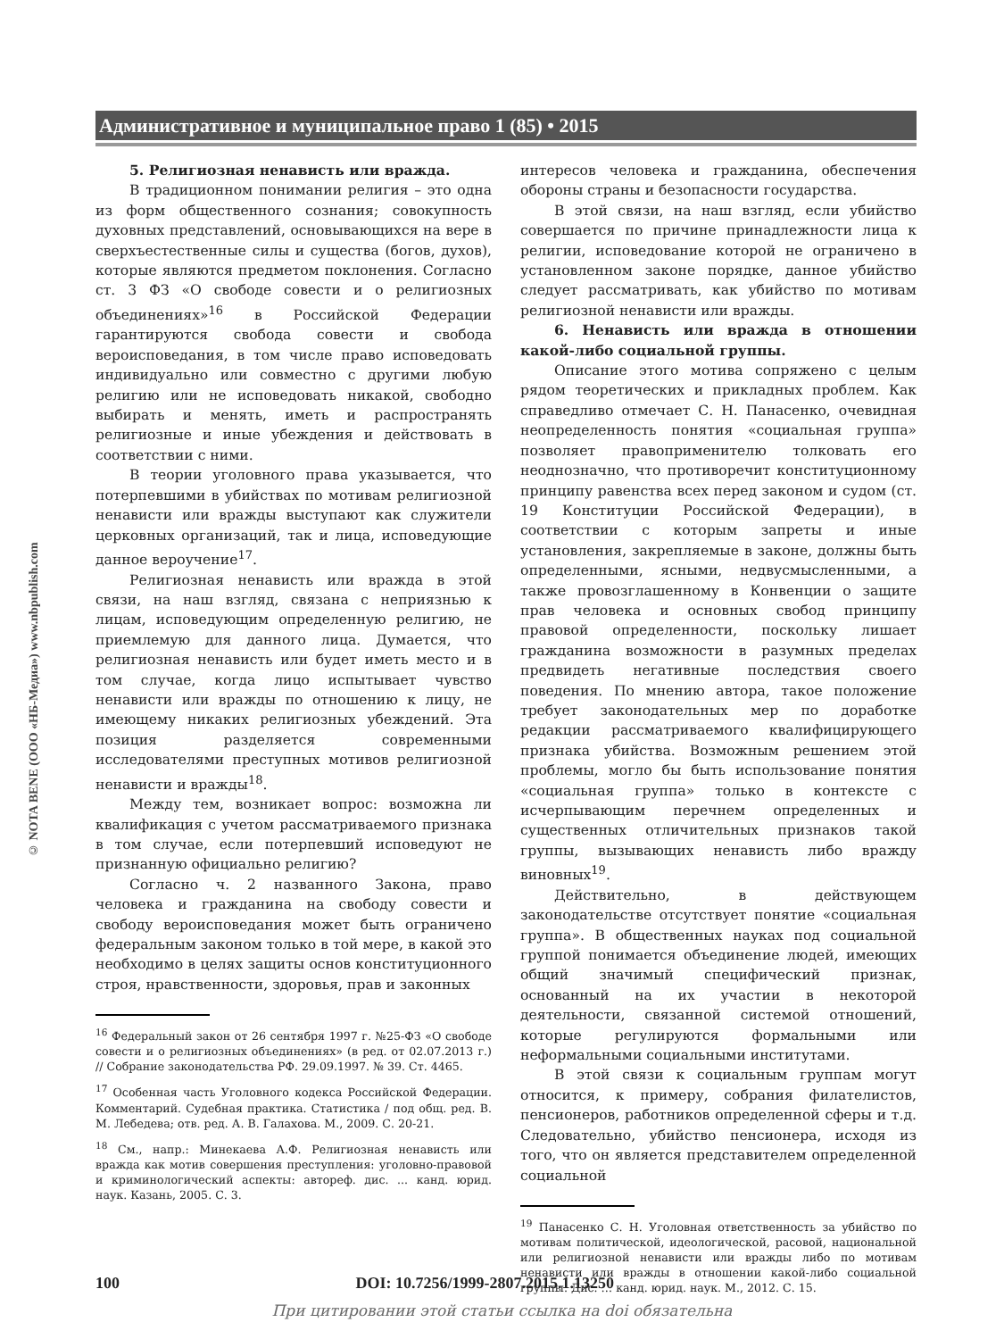Административное и муниципальное право 1 (85) • 2015
© NOTA BENE (ООО «НБ-Медиа») www.nbpublish.com
5. Религиозная ненависть или вражда.
В традиционном понимании религия – это одна из форм общественного сознания; совокупность духовных представлений, основывающихся на вере в сверхъестественные силы и существа (богов, духов), которые являются предметом поклонения. Согласно ст. 3 ФЗ «О свободе совести и о религиозных объединениях»<sup>16</sup> в Российской Федерации гарантируются свобода совести и свобода вероисповедания, в том числе право исповедовать индивидуально или совместно с другими любую религию или не исповедовать никакой, свободно выбирать и менять, иметь и распространять религиозные и иные убеждения и действовать в соответствии с ними.
В теории уголовного права указывается, что потерпевшими в убийствах по мотивам религиозной ненависти или вражды выступают как служители церковных организаций, так и лица, исповедующие данное вероучение<sup>17</sup>.
Религиозная ненависть или вражда в этой связи, на наш взгляд, связана с неприязнью к лицам, исповедующим определенную религию, не приемлемую для данного лица. Думается, что религиозная ненависть или будет иметь место и в том случае, когда лицо испытывает чувство ненависти или вражды по отношению к лицу, не имеющему никаких религиозных убеждений. Эта позиция разделяется современными исследователями преступных мотивов религиозной ненависти и вражды<sup>18</sup>.
Между тем, возникает вопрос: возможна ли квалификация с учетом рассматриваемого признака в том случае, если потерпевший исповедуют не признанную официально религию?
Согласно ч. 2 названного Закона, право человека и гражданина на свободу совести и свободу вероисповедания может быть ограничено федеральным законом только в той мере, в какой это необходимо в целях защиты основ конституционного строя, нравственности, здоровья, прав и законных
<sup>16</sup> Федеральный закон от 26 сентября 1997 г. №25-ФЗ «О свободе совести и о религиозных объединениях» (в ред. от 02.07.2013 г.) // Собрание законодательства РФ. 29.09.1997. № 39. Ст. 4465.
<sup>17</sup> Особенная часть Уголовного кодекса Российской Федерации. Комментарий. Судебная практика. Статистика / под общ. ред. В. М. Лебедева; отв. ред. А. В. Галахова. М., 2009. С. 20-21.
<sup>18</sup> См., напр.: Минекаева А.Ф. Религиозная ненависть или вражда как мотив совершения преступления: уголовно-правовой и криминологический аспекты: автореф. дис. ... канд. юрид. наук. Казань, 2005. С. 3.
интересов человека и гражданина, обеспечения обороны страны и безопасности государства.
В этой связи, на наш взгляд, если убийство совершается по причине принадлежности лица к религии, исповедование которой не ограничено в установленном законе порядке, данное убийство следует рассматривать, как убийство по мотивам религиозной ненависти или вражды.
6. Ненависть или вражда в отношении какой-либо социальной группы.
Описание этого мотива сопряжено с целым рядом теоретических и прикладных проблем. Как справедливо отмечает С. Н. Панасенко, очевидная неопределенность понятия «социальная группа» позволяет правоприменителю толковать его неоднозначно, что противоречит конституционному принципу равенства всех перед законом и судом (ст. 19 Конституции Российской Федерации), в соответствии с которым запреты и иные установления, закрепляемые в законе, должны быть определенными, ясными, недвусмысленными, а также провозглашенному в Конвенции о защите прав человека и основных свобод принципу правовой определенности, поскольку лишает гражданина возможности в разумных пределах предвидеть негативные последствия своего поведения. По мнению автора, такое положение требует законодательных мер по доработке редакции рассматриваемого квалифицирующего признака убийства. Возможным решением этой проблемы, могло бы быть использование понятия «социальная группа» только в контексте с исчерпывающим перечнем определенных и существенных отличительных признаков такой группы, вызывающих ненависть либо вражду виновных<sup>19</sup>.
Действительно, в действующем законодательстве отсутствует понятие «социальная группа». В общественных науках под социальной группой понимается объединение людей, имеющих общий значимый специфический признак, основанный на их участии в некоторой деятельности, связанной системой отношений, которые регулируются формальными или неформальными социальными институтами.
В этой связи к социальным группам могут относится, к примеру, собрания филателистов, пенсионеров, работников определенной сферы и т.д. Следовательно, убийство пенсионера, исходя из того, что он является представителем определенной социальной
<sup>19</sup> Панасенко С. Н. Уголовная ответственность за убийство по мотивам политической, идеологической, расовой, национальной или религиозной ненависти или вражды либо по мотивам ненависти или вражды в отношении какой-либо социальной группы. Дис. … канд. юрид. наук. М., 2012. С. 15.
100 DOI: 10.7256/1999-2807.2015.1.13250
При цитировании этой статьи ссылка на doi обязательна